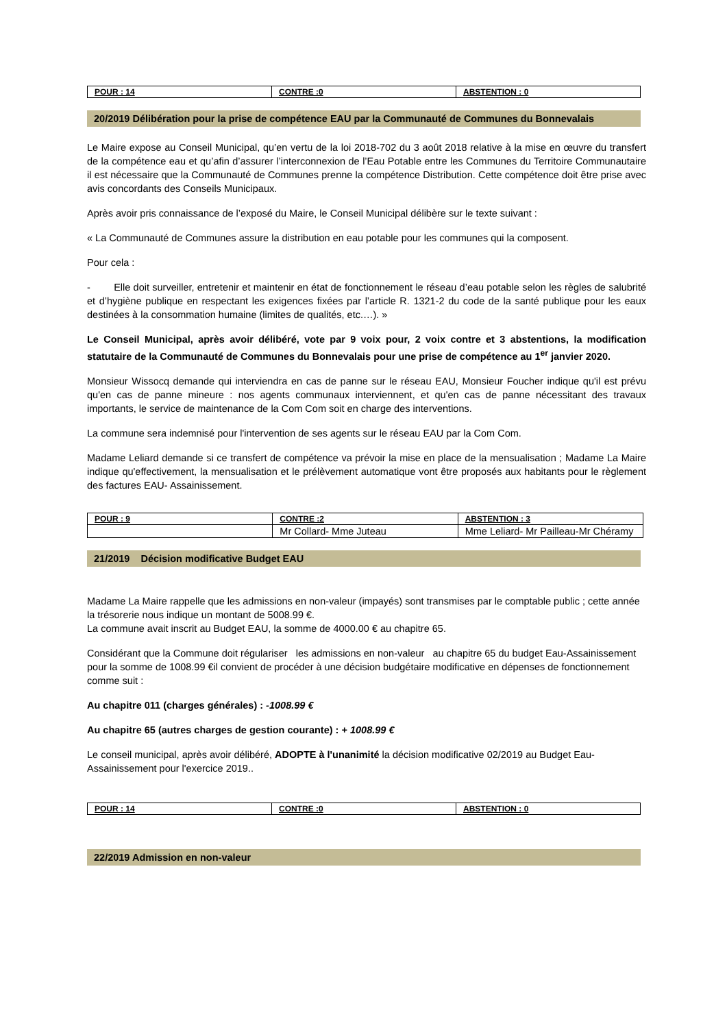| POUR : 14 | CONTRE :0 | ABSTENTION : 0 |
| --- | --- | --- |
20/2019 Délibération pour la prise de compétence EAU par la Communauté de Communes du Bonnevalais
Le Maire expose au Conseil Municipal, qu’en vertu de la loi 2018-702 du 3 août 2018 relative à la mise en œuvre du transfert de la compétence eau et qu’afin d’assurer l’interconnexion de l’Eau Potable entre les Communes du Territoire Communautaire il est nécessaire que la Communauté de Communes prenne la compétence Distribution. Cette compétence doit être prise avec avis concordants des Conseils Municipaux.
Après avoir pris connaissance de l’exposé du Maire, le Conseil Municipal délibère sur le texte suivant :
« La Communauté de Communes assure la distribution en eau potable pour les communes qui la composent.
Pour cela :
- Elle doit surveiller, entretenir et maintenir en état de fonctionnement le réseau d’eau potable selon les règles de salubrité et d’hygiène publique en respectant les exigences fixées par l’article R. 1321-2 du code de la santé publique pour les eaux destinées à la consommation humaine (limites de qualités, etc.…). »
Le Conseil Municipal, après avoir délibéré, vote par 9 voix pour, 2 voix contre et 3 abstentions, la modification statutaire de la Communauté de Communes du Bonnevalais pour une prise de compétence au 1<sup>er</sup> janvier 2020.
Monsieur Wissocq demande qui interviendra en cas de panne sur le réseau EAU, Monsieur Foucher indique qu'il est prévu qu'en cas de panne mineure : nos agents communaux interviennent, et qu'en cas de panne nécessitant des travaux importants, le service de maintenance de la Com Com soit en charge des interventions.
La commune sera indemnisé pour l'intervention de ses agents sur le réseau EAU par la Com Com.
Madame Leliard demande si ce transfert de compétence va prévoir la mise en place de la mensualisation ; Madame La Maire indique qu'effectivement, la mensualisation et le prélèvement automatique vont être proposés aux habitants pour le règlement des factures EAU- Assainissement.
| POUR : 9 | CONTRE :2 | ABSTENTION : 3 |
| --- | --- | --- |
| | Mr Collard- Mme Juteau | Mme Leliard- Mr Pailleau-Mr Chéramy |
21/2019 Décision modificative Budget EAU
Madame La Maire rappelle que les admissions en non-valeur (impayés) sont transmises par le comptable public ; cette année la trésorerie nous indique un montant de 5008.99 €.
La commune avait inscrit au Budget EAU, la somme de 4000.00 € au chapitre 65.
Considérant que la Commune doit régulariser les admissions en non-valeur au chapitre 65 du budget Eau-Assainissement pour la somme de 1008.99 €il convient de procéder à une décision budgétaire modificative en dépenses de fonctionnement comme suit :
Au chapitre 011 (charges générales) : -1008.99 €
Au chapitre 65 (autres charges de gestion courante) : + 1008.99 €
Le conseil municipal, après avoir délibéré, ADOPTE à l'unanimité la décision modificative 02/2019 au Budget Eau-Assainissement pour l'exercice 2019..
| POUR : 14 | CONTRE :0 | ABSTENTION : 0 |
| --- | --- | --- |
22/2019 Admission en non-valeur